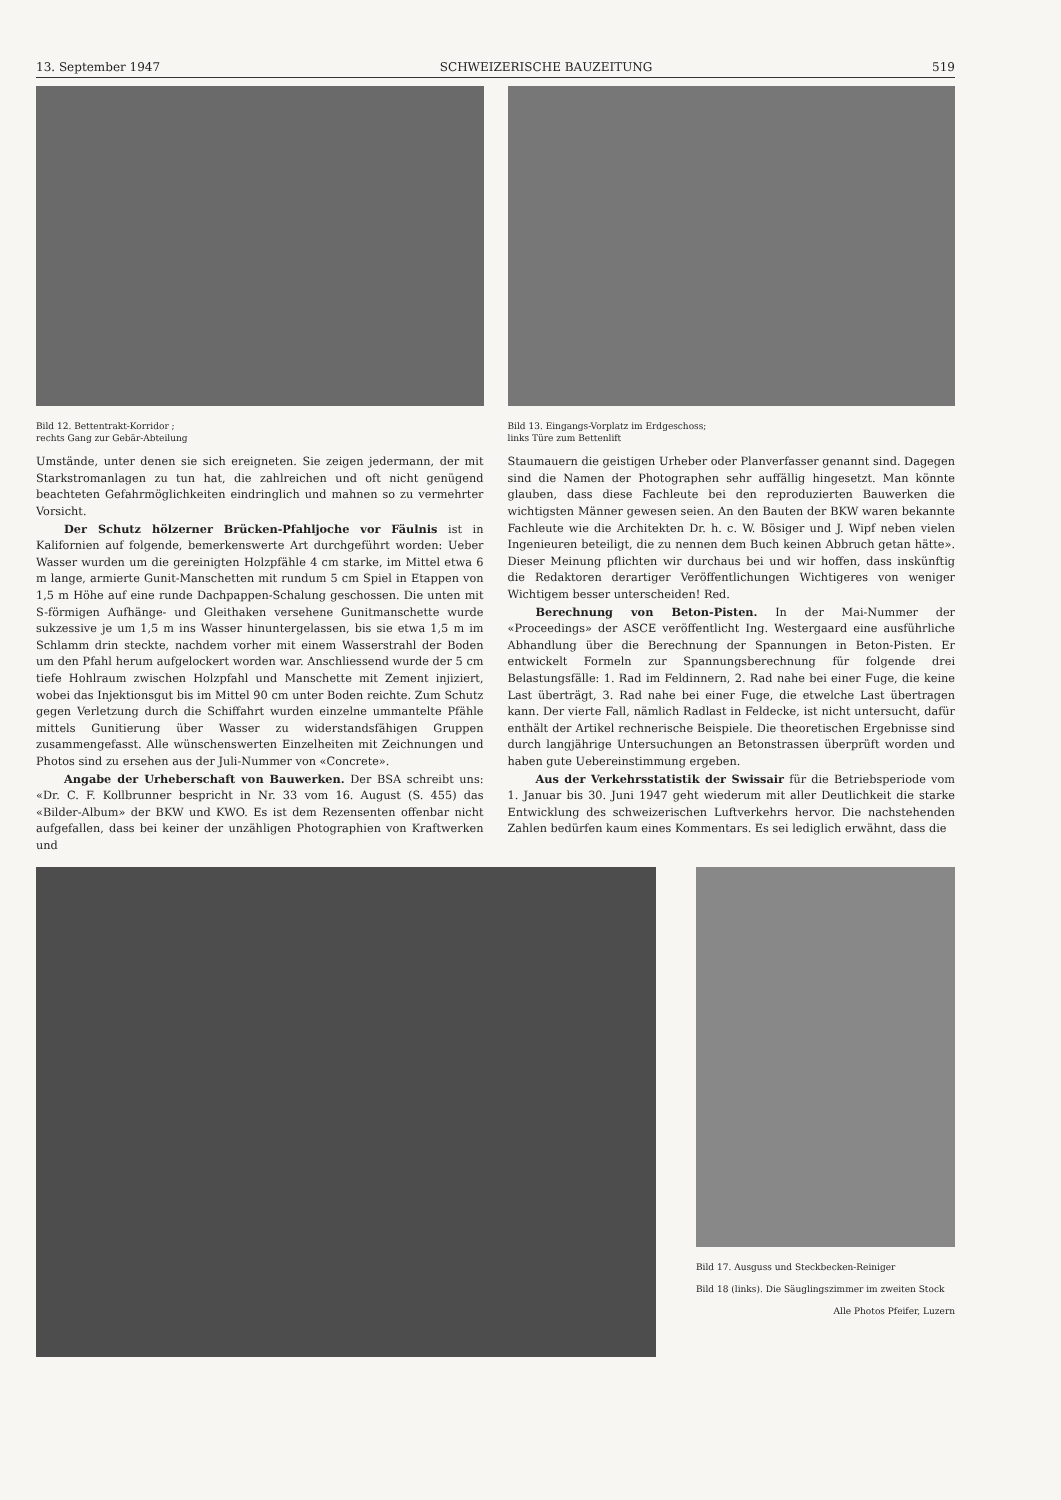13. September 1947 SCHWEIZERISCHE BAUZEITUNG 519
Bild 12. Bettentrakt-Korridor ;
rechts Gang zur Gebär-Abteilung
Umstände, unter denen sie sich ereigneten. Sie zeigen jedermann, der mit Starkstromanlagen zu tun hat, die zahlreichen und oft nicht genügend beachteten Gefahrmöglichkeiten eindringlich und mahnen so zu vermehrter Vorsicht.
Der Schutz hölzerner Brücken-Pfahljoche vor Fäulnis ist in Kalifornien auf folgende, bemerkenswerte Art durchgeführt worden: Ueber Wasser wurden um die gereinigten Holzpfähle 4 cm starke, im Mittel etwa 6 m lange, armierte Gunit-Manschetten mit rundum 5 cm Spiel in Etappen von 1,5 m Höhe auf eine runde Dachpappen-Schalung geschossen. Die unten mit S-förmigen Aufhänge- und Gleithaken versehene Gunitmanschette wurde sukzessive je um 1,5 m ins Wasser hinuntergelassen, bis sie etwa 1,5 m im Schlamm drin steckte, nachdem vorher mit einem Wasserstrahl der Boden um den Pfahl herum aufgelockert worden war. Anschliessend wurde der 5 cm tiefe Hohlraum zwischen Holzpfahl und Manschette mit Zement injiziert, wobei das Injektionsgut bis im Mittel 90 cm unter Boden reichte. Zum Schutz gegen Verletzung durch die Schiffahrt wurden einzelne ummantelte Pfähle mittels Gunitierung über Wasser zu widerstandsfähigen Gruppen zusammengefasst. Alle wünschenswerten Einzelheiten mit Zeichnungen und Photos sind zu ersehen aus der Juli-Nummer von «Concrete».
Angabe der Urheberschaft von Bauwerken. Der BSA schreibt uns: «Dr. C. F. Kollbrunner bespricht in Nr. 33 vom 16. August (S. 455) das «Bilder-Album» der BKW und KWO. Es ist dem Rezensenten offenbar nicht aufgefallen, dass bei keiner der unzähligen Photographien von Kraftwerken und
Bild 13. Eingangs-Vorplatz im Erdgeschoss;
links Türe zum Bettenlift
Staumauern die geistigen Urheber oder Planverfasser genannt sind. Dagegen sind die Namen der Photographen sehr auffällig hingesetzt. Man könnte glauben, dass diese Fachleute bei den reproduzierten Bauwerken die wichtigsten Männer gewesen seien. An den Bauten der BKW waren bekannte Fachleute wie die Architekten Dr. h. c. W. Bösiger und J. Wipf neben vielen Ingenieuren beteiligt, die zu nennen dem Buch keinen Abbruch getan hätte». Dieser Meinung pflichten wir durchaus bei und wir hoffen, dass inskünftig die Redaktoren derartiger Veröffentlichungen Wichtigeres von weniger Wichtigem besser unterscheiden! Red.
Berechnung von Beton-Pisten. In der Mai-Nummer der «Proceedings» der ASCE veröffentlicht Ing. Westergaard eine ausführliche Abhandlung über die Berechnung der Spannungen in Beton-Pisten. Er entwickelt Formeln zur Spannungsberechnung für folgende drei Belastungsfälle: 1. Rad im Feldinnern, 2. Rad nahe bei einer Fuge, die keine Last überträgt, 3. Rad nahe bei einer Fuge, die etwelche Last übertragen kann. Der vierte Fall, nämlich Radlast in Feldecke, ist nicht untersucht, dafür enthält der Artikel rechnerische Beispiele. Die theoretischen Ergebnisse sind durch langjährige Untersuchungen an Betonstrassen überprüft worden und haben gute Uebereinstimmung ergeben.
Aus der Verkehrsstatistik der Swissair für die Betriebsperiode vom 1. Januar bis 30. Juni 1947 geht wiederum mit aller Deutlichkeit die starke Entwicklung des schweizerischen Luftverkehrs hervor. Die nachstehenden Zahlen bedürfen kaum eines Kommentars. Es sei lediglich erwähnt, dass die
Bild 17. Ausguss und Steckbecken-Reiniger
Bild 18 (links). Die Säuglingszimmer im zweiten Stock
Alle Photos Pfeifer, Luzern